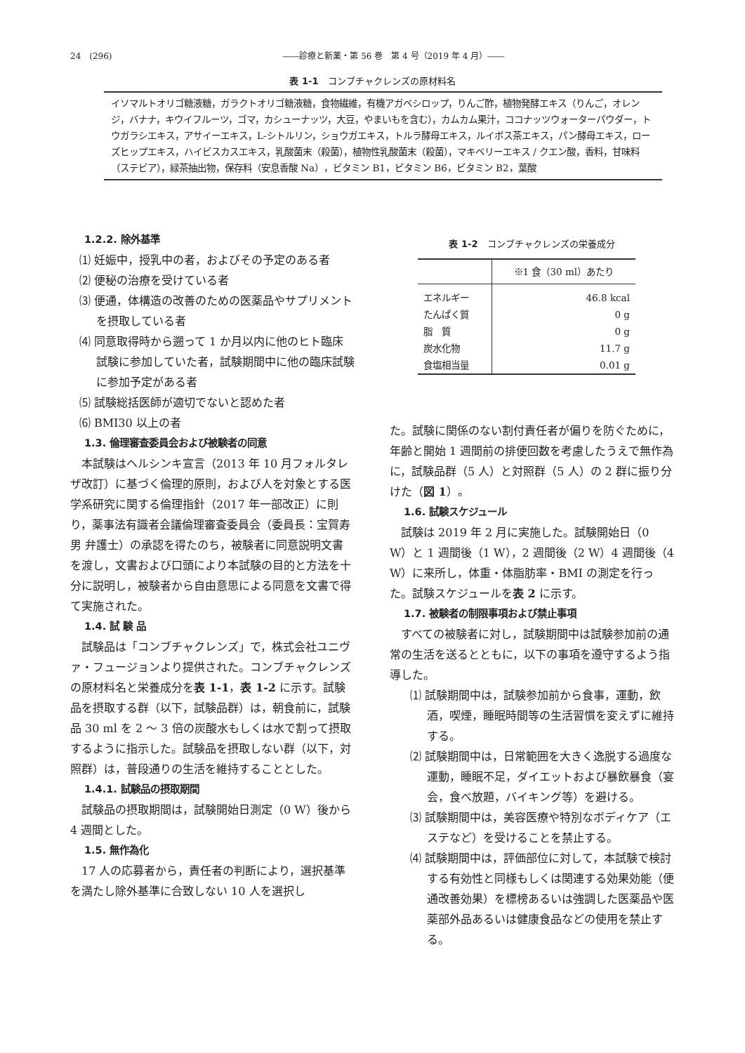24　(296) ――診療と新薬・第 56 巻　第 4 号（2019 年 4 月）――
表 1-1　コンブチャクレンズの原材料名
イソマルトオリゴ糖液糖，ガラクトオリゴ糖液糖，食物繊維，有機アガベシロップ，りんご酢，植物発酵エキス（りんご，オレンジ，バナナ，キウイフルーツ，ゴマ，カシューナッツ，大豆，やまいもを含む），カムカム果汁，ココナッツウォーターパウダー，トウガラシエキス，アサイーエキス，L-シトルリン，ショウガエキス，トルラ酵母エキス，ルイボス茶エキス，パン酵母エキス，ローズヒップエキス，ハイビスカスエキス，乳酸菌末（殺菌），植物性乳酸菌末（殺菌），マキベリーエキス / クエン酸，香料，甘味料（ステビア），緑茶抽出物，保存料（安息香酸 Na），ビタミン B1，ビタミン B6，ビタミン B2，葉酸
1.2.2. 除外基準
⑴ 妊娠中，授乳中の者，およびその予定のある者
⑵ 便秘の治療を受けている者
⑶ 便通，体構造の改善のための医薬品やサプリメントを摂取している者
⑷ 同意取得時から遡って 1 か月以内に他のヒト臨床試験に参加していた者，試験期間中に他の臨床試験に参加予定がある者
⑸ 試験総括医師が適切でないと認めた者
⑹ BMI30 以上の者
1.3. 倫理審査委員会および被験者の同意
本試験はヘルシンキ宣言（2013 年 10 月フォルタレザ改訂）に基づく倫理的原則，および人を対象とする医学系研究に関する倫理指針（2017 年一部改正）に則り，薬事法有識者会議倫理審査委員会（委員長：宝賀寿男 弁護士）の承認を得たのち，被験者に同意説明文書を渡し，文書および口頭により本試験の目的と方法を十分に説明し，被験者から自由意思による同意を文書で得て実施された。
1.4. 試 験 品
試験品は「コンブチャクレンズ」で，株式会社ユニヴァ・フュージョンより提供された。コンブチャクレンズの原材料名と栄養成分を表 1-1，表 1-2 に示す。試験品を摂取する群（以下，試験品群）は，朝食前に，試験品 30 ml を 2 〜 3 倍の炭酸水もしくは水で割って摂取するように指示した。試験品を摂取しない群（以下，対照群）は，普段通りの生活を維持することとした。
1.4.1. 試験品の摂取期間
試験品の摂取期間は，試験開始日測定（0 W）後から 4 週間とした。
1.5. 無作為化
17 人の応募者から，責任者の判断により，選択基準を満たし除外基準に合致しない 10 人を選択し
表 1-2　コンブチャクレンズの栄養成分
| | ※1 食（30 ml）あたり |
| エネルギー | 46.8 kcal |
| たんぱく質 | 0 g |
| 脂 質 | 0 g |
| 炭水化物 | 11.7 g |
| 食塩相当量 | 0.01 g |
た。試験に関係のない割付責任者が偏りを防ぐために，年齢と開始 1 週間前の排便回数を考慮したうえで無作為に，試験品群（5 人）と対照群（5 人）の 2 群に振り分けた（図 1）。
1.6. 試験スケジュール
試験は 2019 年 2 月に実施した。試験開始日（0 W）と 1 週間後（1 W），2 週間後（2 W）4 週間後（4 W）に来所し，体重・体脂肪率・BMI の測定を行った。試験スケジュールを表 2 に示す。
1.7. 被験者の制限事項および禁止事項
すべての被験者に対し，試験期間中は試験参加前の通常の生活を送るとともに，以下の事項を遵守するよう指導した。
⑴ 試験期間中は，試験参加前から食事，運動，飲酒，喫煙，睡眠時間等の生活習慣を変えずに維持する。
⑵ 試験期間中は，日常範囲を大きく逸脱する過度な運動，睡眠不足，ダイエットおよび暴飲暴食（宴会，食べ放題，バイキング等）を避ける。
⑶ 試験期間中は，美容医療や特別なボディケア（エステなど）を受けることを禁止する。
⑷ 試験期間中は，評価部位に対して，本試験で検討する有効性と同様もしくは関連する効果効能（便通改善効果）を標榜あるいは強調した医薬品や医薬部外品あるいは健康食品などの使用を禁止する。